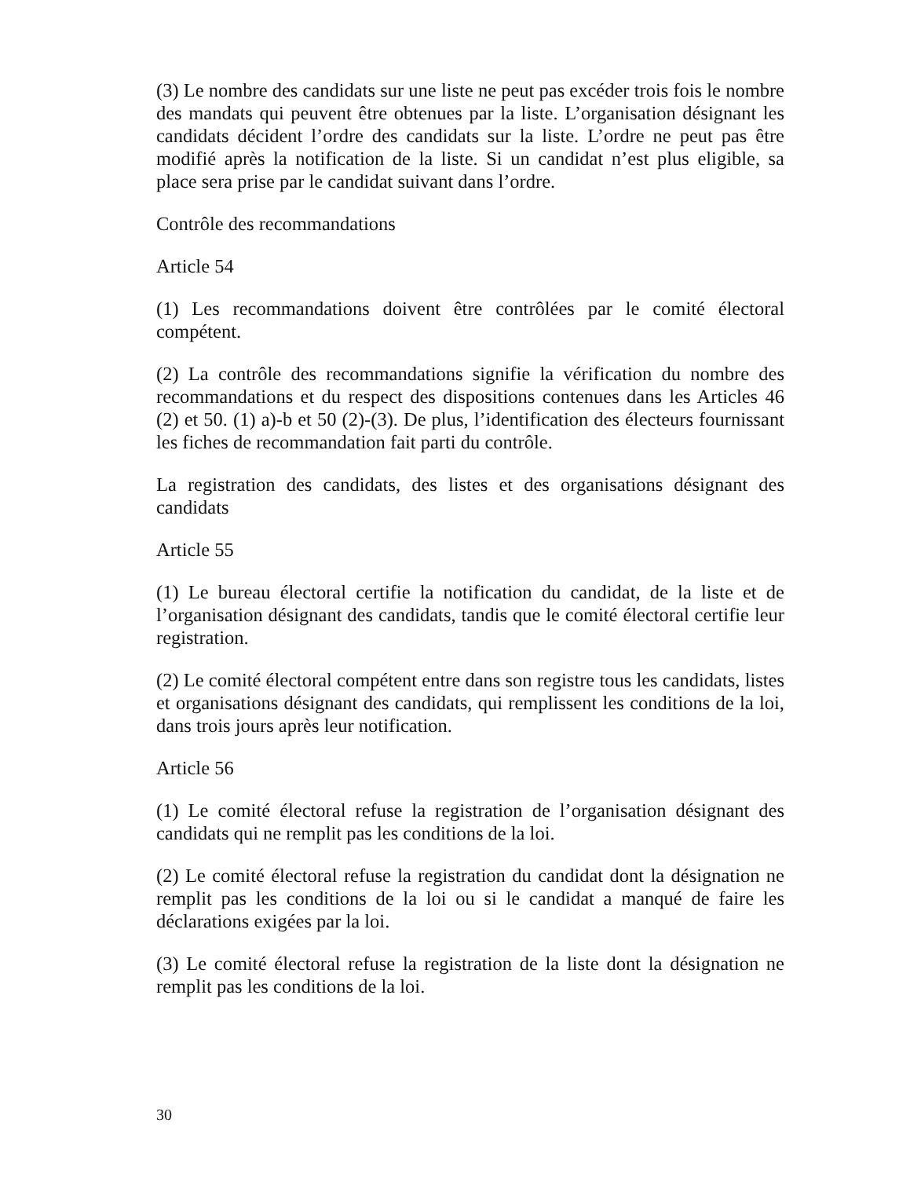(3) Le nombre des candidats sur une liste ne peut pas excéder trois fois le nombre des mandats qui peuvent être obtenues par la liste. L’organisation désignant les candidats décident l’ordre des candidats sur la liste. L’ordre ne peut pas être modifié après la notification de la liste. Si un candidat n’est plus eligible, sa place sera prise par le candidat suivant dans l’ordre.
Contrôle des recommandations
Article 54
(1) Les recommandations doivent être contrôlées par le comité électoral compétent.
(2) La contrôle des recommandations signifie la vérification du nombre des recommandations et du respect des dispositions contenues dans les Articles 46 (2) et 50. (1) a)-b et 50 (2)-(3). De plus, l’identification des électeurs fournissant les fiches de recommandation fait parti du contrôle.
La registration des candidats, des listes et des organisations désignant des candidats
Article 55
(1) Le bureau électoral certifie la notification du candidat, de la liste et de l’organisation désignant des candidats, tandis que le comité électoral certifie leur registration.
(2) Le comité électoral compétent entre dans son registre tous les candidats, listes et organisations désignant des candidats, qui remplissent les conditions de la loi, dans trois jours après leur notification.
Article 56
(1) Le comité électoral refuse la registration de l’organisation désignant des candidats qui ne remplit pas les conditions de la loi.
(2) Le comité électoral refuse la registration du candidat dont la désignation ne remplit pas les conditions de la loi ou si le candidat a manqué de faire les déclarations exigées par la loi.
(3) Le comité électoral refuse la registration de la liste dont la désignation ne remplit pas les conditions de la loi.
30